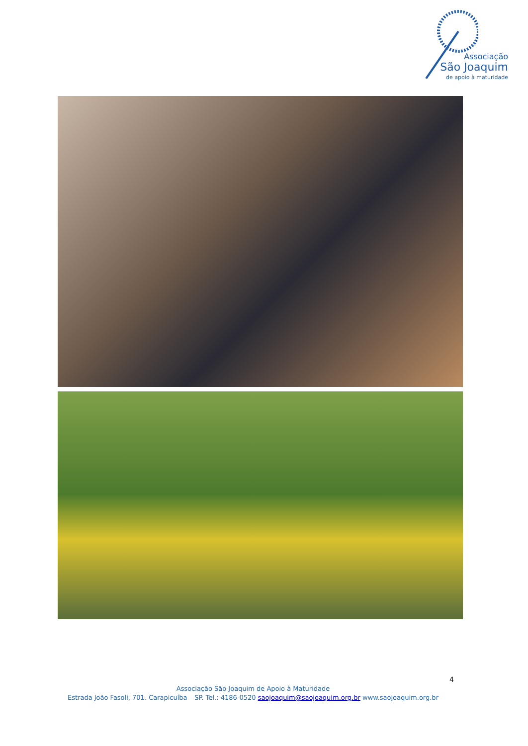Associação
São Joaquim
de apoio à maturidade
4
Associação São Joaquim de Apoio à Maturidade
Estrada João Fasoli, 701. Carapicuíba – SP. Tel.: 4186-0520 saojoaquim@saojoaquim.org.br www.saojoaquim.org.br